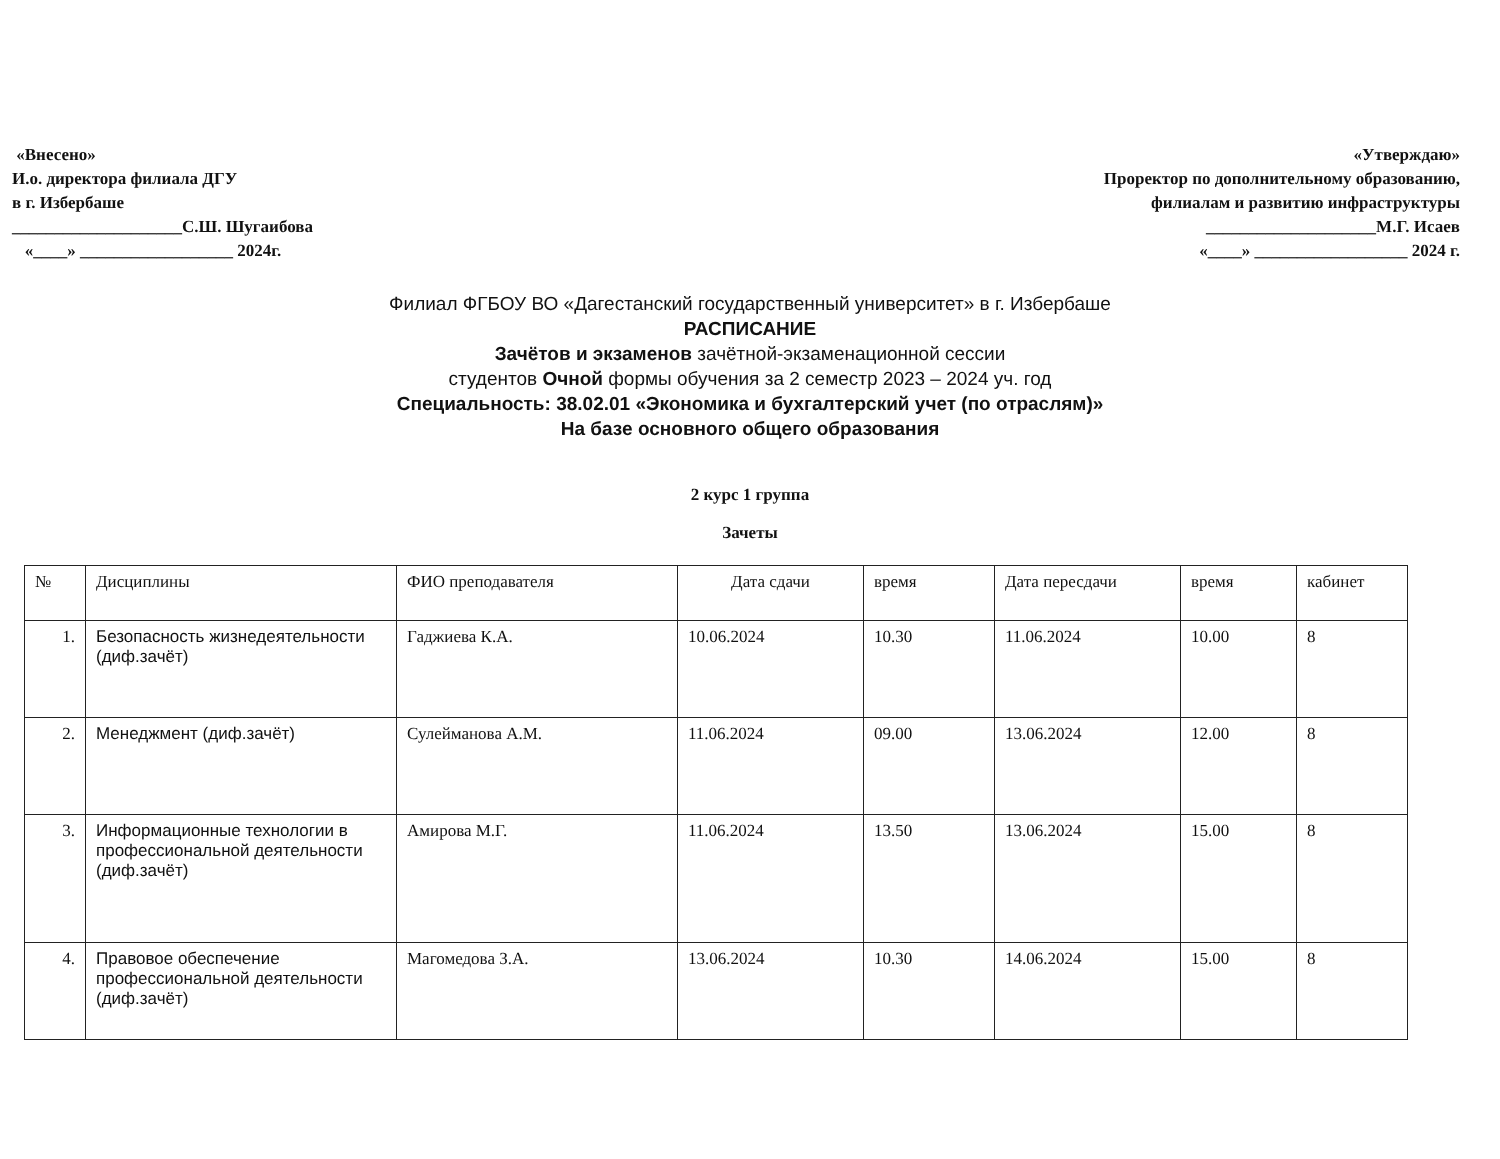«Внесено»
И.о. директора филиала ДГУ
в г. Избербаше
____________________С.Ш. Шугаибова
«____» __________________ 2024г.
«Утверждаю»
Проректор по дополнительному образованию,
филиалам и развитию инфраструктуры
____________________М.Г. Исаев
«____» __________________ 2024 г.
Филиал ФГБОУ ВО «Дагестанский государственный университет» в г. Избербаше
РАСПИСАНИЕ
Зачётов и экзаменов зачётной-экзаменационной сессии
студентов Очной формы обучения за 2 семестр 2023 – 2024 уч. год
Специальность: 38.02.01 «Экономика и бухгалтерский учет (по отраслям)»
На базе основного общего образования
2 курс 1 группа
Зачеты
| № | Дисциплины | ФИО преподавателя | Дата сдачи | время | Дата пересдачи | время | кабинет |
| --- | --- | --- | --- | --- | --- | --- | --- |
| 1. | Безопасность жизнедеятельности (диф.зачёт) | Гаджиева К.А. | 10.06.2024 | 10.30 | 11.06.2024 | 10.00 | 8 |
| 2. | Менеджмент (диф.зачёт) | Сулейманова А.М. | 11.06.2024 | 09.00 | 13.06.2024 | 12.00 | 8 |
| 3. | Информационные технологии в профессиональной деятельности (диф.зачёт) | Амирова М.Г. | 11.06.2024 | 13.50 | 13.06.2024 | 15.00 | 8 |
| 4. | Правовое обеспечение профессиональной деятельности (диф.зачёт) | Магомедова З.А. | 13.06.2024 | 10.30 | 14.06.2024 | 15.00 | 8 |